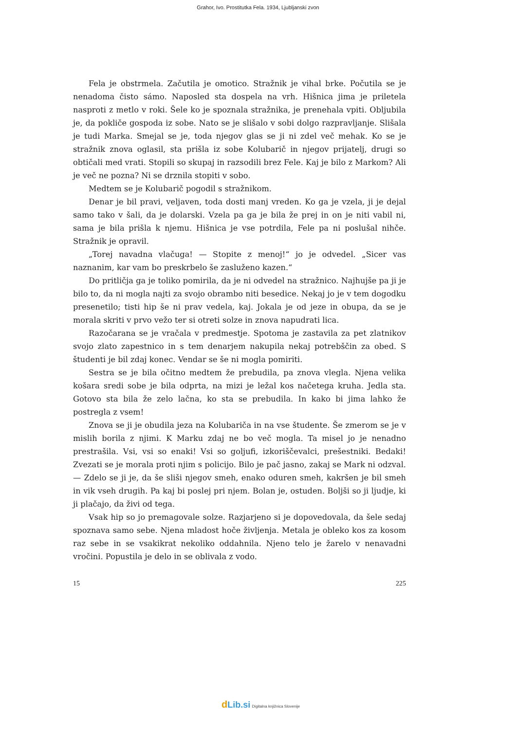Grahor, Ivo. Prostitutka Fela. 1934, Ljubljanski zvon
Fela je obstrmela. Začutila je omotico. Stražnik je vihal brke. Počutila se je nenadoma čisto sámo. Naposled sta dospela na vrh. Hišnica jima je priletela nasproti z metlo v roki. Šele ko je spoznala stražnika, je prenehala vpiti. Obljubila je, da pokliče gospoda iz sobe. Nato se je slišalo v sobi dolgo razpravljanje. Slišala je tudi Marka. Smejal se je, toda njegov glas se ji ni zdel več mehak. Ko se je stražnik znova oglasil, sta prišla iz sobe Kolubarič in njegov prijatelj, drugi so obtičali med vrati. Stopili so skupaj in razsodili brez Fele. Kaj je bilo z Markom? Ali je več ne pozna? Ni se drznila stopiti v sobo.
Medtem se je Kolubarič pogodil s stražnikom.
Denar je bil pravi, veljaven, toda dosti manj vreden. Ko ga je vzela, ji je dejal samo tako v šali, da je dolarski. Vzela pa ga je bila že prej in on je niti vabil ni, sama je bila prišla k njemu. Hišnica je vse potrdila, Fele pa ni poslušal nihče. Stražnik je opravil.
„Torej navadna vlačuga! — Stopite z menoj!“ jo je odvedel. „Sicer vas naznanim, kar vam bo preskrbelo še zasluženo kazen.“
Do pritličja ga je toliko pomirila, da je ni odvedel na stražnico. Najhujše pa ji je bilo to, da ni mogla najti za svojo obrambo niti besedice. Nekaj jo je v tem dogodku presenetilo; tisti hip še ni prav vedela, kaj. Jokala je od jeze in obupa, da se je morala skriti v prvo vežo ter si otreti solze in znova napudrati lica.
Razočarana se je vračala v predmestje. Spotoma je zastavila za pet zlatnikov svojo zlato zapestnico in s tem denarjem nakupila nekaj potrebščin za obed. S študenti je bil zdaj konec. Vendar se še ni mogla pomiriti.
Sestra se je bila očitno medtem že prebudila, pa znova vlegla. Njena velika košara sredi sobe je bila odprta, na mizi je ležal kos načetega kruha. Jedla sta. Gotovo sta bila že zelo lačna, ko sta se prebudila. In kako bi jima lahko že postregla z vsem!
Znova se ji je obudila jeza na Kolubariča in na vse študente. Še zmerom se je v mislih borila z njimi. K Marku zdaj ne bo več mogla. Ta misel jo je nenadno prestrašila. Vsi, vsi so enaki! Vsi so goljufi, izkoriščevalci, prešestniki. Bedaki! Zvezati se je morala proti njim s policijo. Bilo je pač jasno, zakaj se Mark ni odzval. — Zdelo se ji je, da še sliši njegov smeh, enako oduren smeh, kakršen je bil smeh in vik vseh drugih. Pa kaj bi poslej pri njem. Bolan je, ostuden. Boljši so ji ljudje, ki ji plačajo, da živi od tega.
Vsak hip so jo premagovale solze. Razjarjeno si je dopovedovala, da šele sedaj spoznava samo sebe. Njena mladost hoče življenja. Metala je obleko kos za kosom raz sebe in se vsakikrat nekoliko oddahnila. Njeno telo je žarelo v nenavadni vročini. Popustila je delo in se oblivala z vodo.
15 225
dLib.si Digitalna knjižnica Slovenije